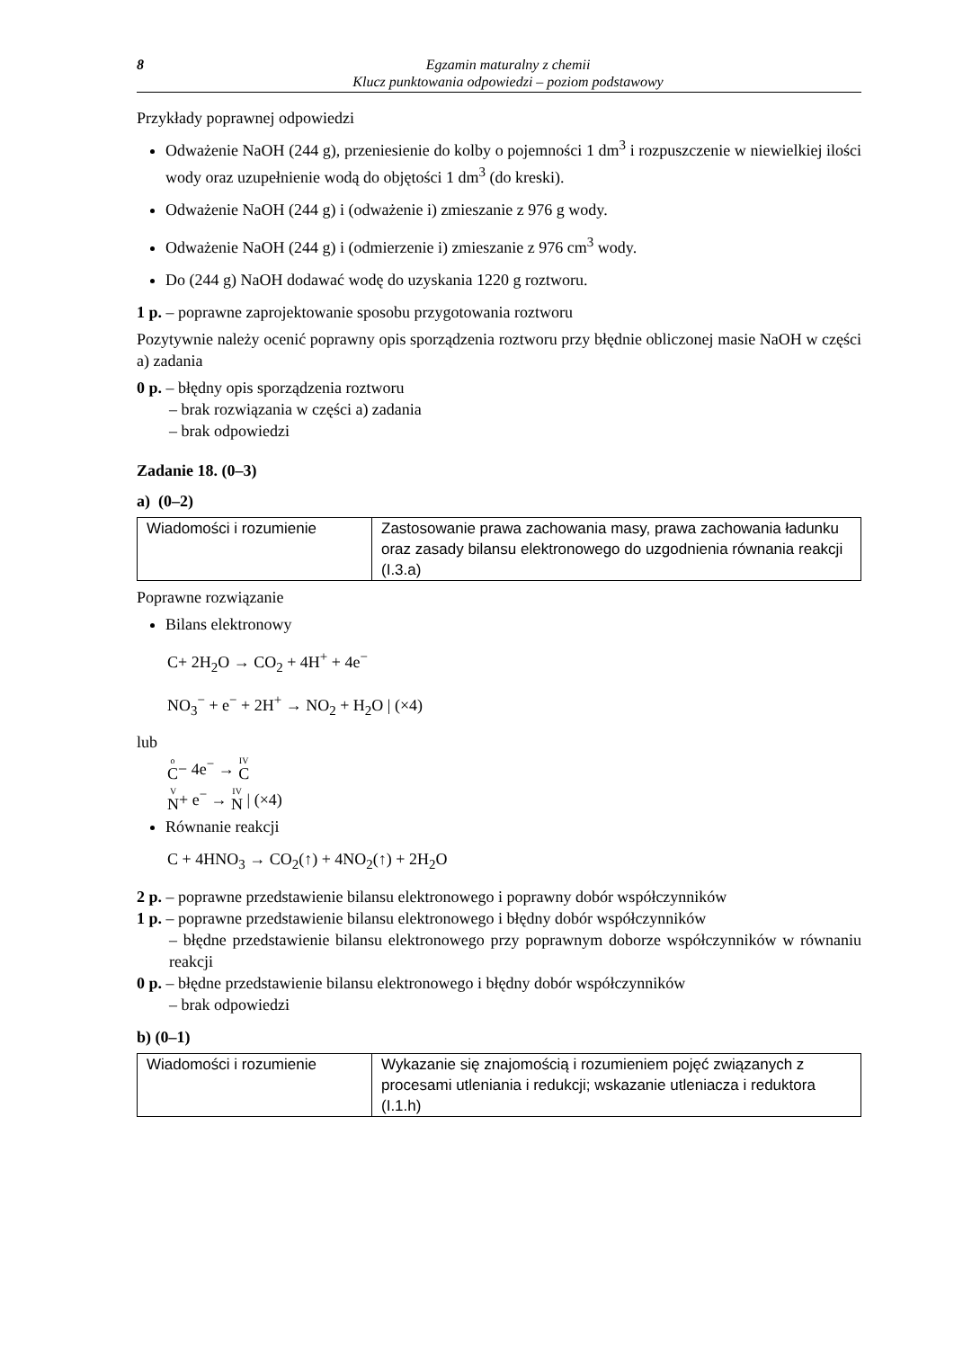8 Egzamin maturalny z chemii
Klucz punktowania odpowiedzi – poziom podstawowy
Przykłady poprawnej odpowiedzi
Odważenie NaOH (244 g), przeniesienie do kolby o pojemności 1 dm<sup>3</sup> i rozpuszczenie w niewielkiej ilości wody oraz uzupełnienie wodą do objętości 1 dm<sup>3</sup> (do kreski).
Odważenie NaOH (244 g) i (odważenie i) zmieszanie z 976 g wody.
Odważenie NaOH (244 g) i (odmierzenie i) zmieszanie z 976 cm<sup>3</sup> wody.
Do (244 g) NaOH dodawać wodę do uzyskania 1220 g roztworu.
1 p. – poprawne zaprojektowanie sposobu przygotowania roztworu
Pozytywnie należy ocenić poprawny opis sporządzenia roztworu przy błędnie obliczonej masie NaOH w części a) zadania
0 p. – błędny opis sporządzenia roztworu
– brak rozwiązania w części a) zadania
– brak odpowiedzi
Zadanie 18. (0–3)
a) (0–2)
| Wiadomości i rozumienie | Zastosowanie prawa zachowania masy, prawa zachowania ładunku oraz zasady bilansu elektronowego do uzgodnienia równania reakcji (I.3.a) |
Poprawne rozwiązanie
Bilans elektronowy
C+ 2H<sub>2</sub>O → CO<sub>2</sub> + 4H<sup>+</sup> + 4e<sup>−</sup>
NO<sub>3</sub><sup>−</sup> + e<sup>−</sup> + 2H<sup>+</sup> → NO<sub>2</sub> + H<sub>2</sub>O | (×4)
lub
o C− 4e<sup>−</sup> → IV C
V N+ e<sup>−</sup> → IV N | (×4)
Równanie reakcji
C + 4HNO<sub>3</sub> → CO<sub>2</sub>(↑) + 4NO<sub>2</sub>(↑) + 2H<sub>2</sub>O
2 p. – poprawne przedstawienie bilansu elektronowego i poprawny dobór współczynników
1 p. – poprawne przedstawienie bilansu elektronowego i błędny dobór współczynników
– błędne przedstawienie bilansu elektronowego przy poprawnym doborze współczynników w równaniu reakcji
0 p. – błędne przedstawienie bilansu elektronowego i błędny dobór współczynników
– brak odpowiedzi
b) (0–1)
| Wiadomości i rozumienie | Wykazanie się znajomością i rozumieniem pojęć związanych z procesami utleniania i redukcji; wskazanie utleniacza i reduktora (I.1.h) |